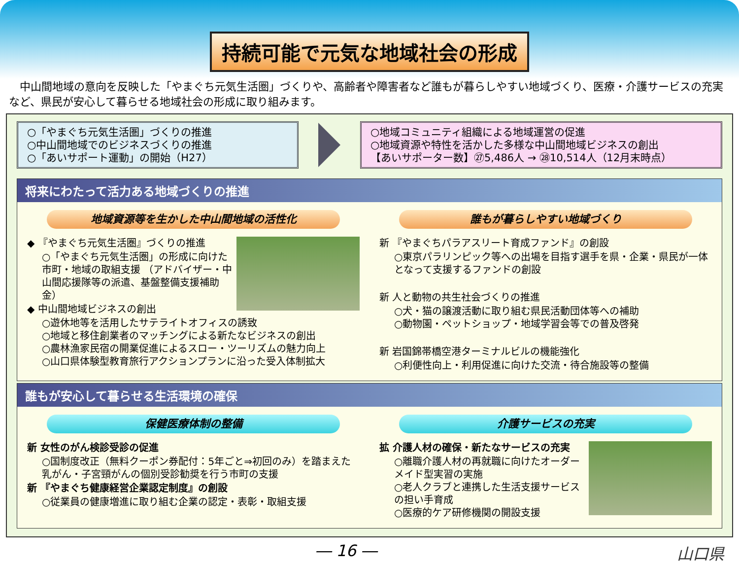持続可能で元気な地域社会の形成
中山間地域の意向を反映した「やまぐち元気生活圏」づくりや、高齢者や障害者など誰もが暮らしやすい地域づくり、医療・介護サービスの充実など、県民が安心して暮らせる地域社会の形成に取り組みます。
○「やまぐち元気生活圏」づくりの推進
○中山間地域でのビジネスづくりの推進
○「あいサポート運動」の開始（H27）
○地域コミュニティ組織による地域運営の促進
○地域資源や特性を活かした多様な中山間地域ビジネスの創出
【あいサポーター数】㉗5,486人 → ㉘10,514人（12月末時点）
将来にわたって活力ある地域づくりの推進
地域資源等を生かした中山間地域の活性化
◆ 『やまぐち元気生活圏』づくりの推進
○「やまぐち元気生活圏」の形成に向けた 市町・地域の取組支援 （アドバイザー・中山間応援隊等の派遣、基盤整備支援補助金）
◆ 中山間地域ビジネスの創出
○遊休地等を活用したサテライトオフィスの誘致
○地域と移住創業者のマッチングによる新たなビジネスの創出
○農林漁家民宿の開業促進によるスロー・ツーリズムの魅力向上
○山口県体験型教育旅行アクションプランに沿った受入体制拡大
誰もが暮らしやすい地域づくり
新 『やまぐちパラアスリート育成ファンド』の創設
○東京パラリンピック等への出場を目指す選手を県・企業・県民が一体となって支援するファンドの創設
新 人と動物の共生社会づくりの推進
○犬・猫の譲渡活動に取り組む県民活動団体等への補助
○動物園・ペットショップ・地域学習会等での普及啓発
新 岩国錦帯橋空港ターミナルビルの機能強化
○利便性向上・利用促進に向けた交流・待合施設等の整備
誰もが安心して暮らせる生活環境の確保
保健医療体制の整備
新 女性のがん検診受診の促進
○国制度改正（無料クーポン券配付：5年ごと⇒初回のみ）を踏まえた乳がん・子宮頸がんの個別受診勧奨を行う市町の支援
新 『やまぐち健康経営企業認定制度』の創設
○従業員の健康増進に取り組む企業の認定・表彰・取組支援
介護サービスの充実
拡 介護人材の確保・新たなサービスの充実
○離職介護人材の再就職に向けたオーダーメイド型実習の実施
○老人クラブと連携した生活支援サービスの担い手育成
○医療的ケア研修機関の開設支援
― 16 ― 山口県